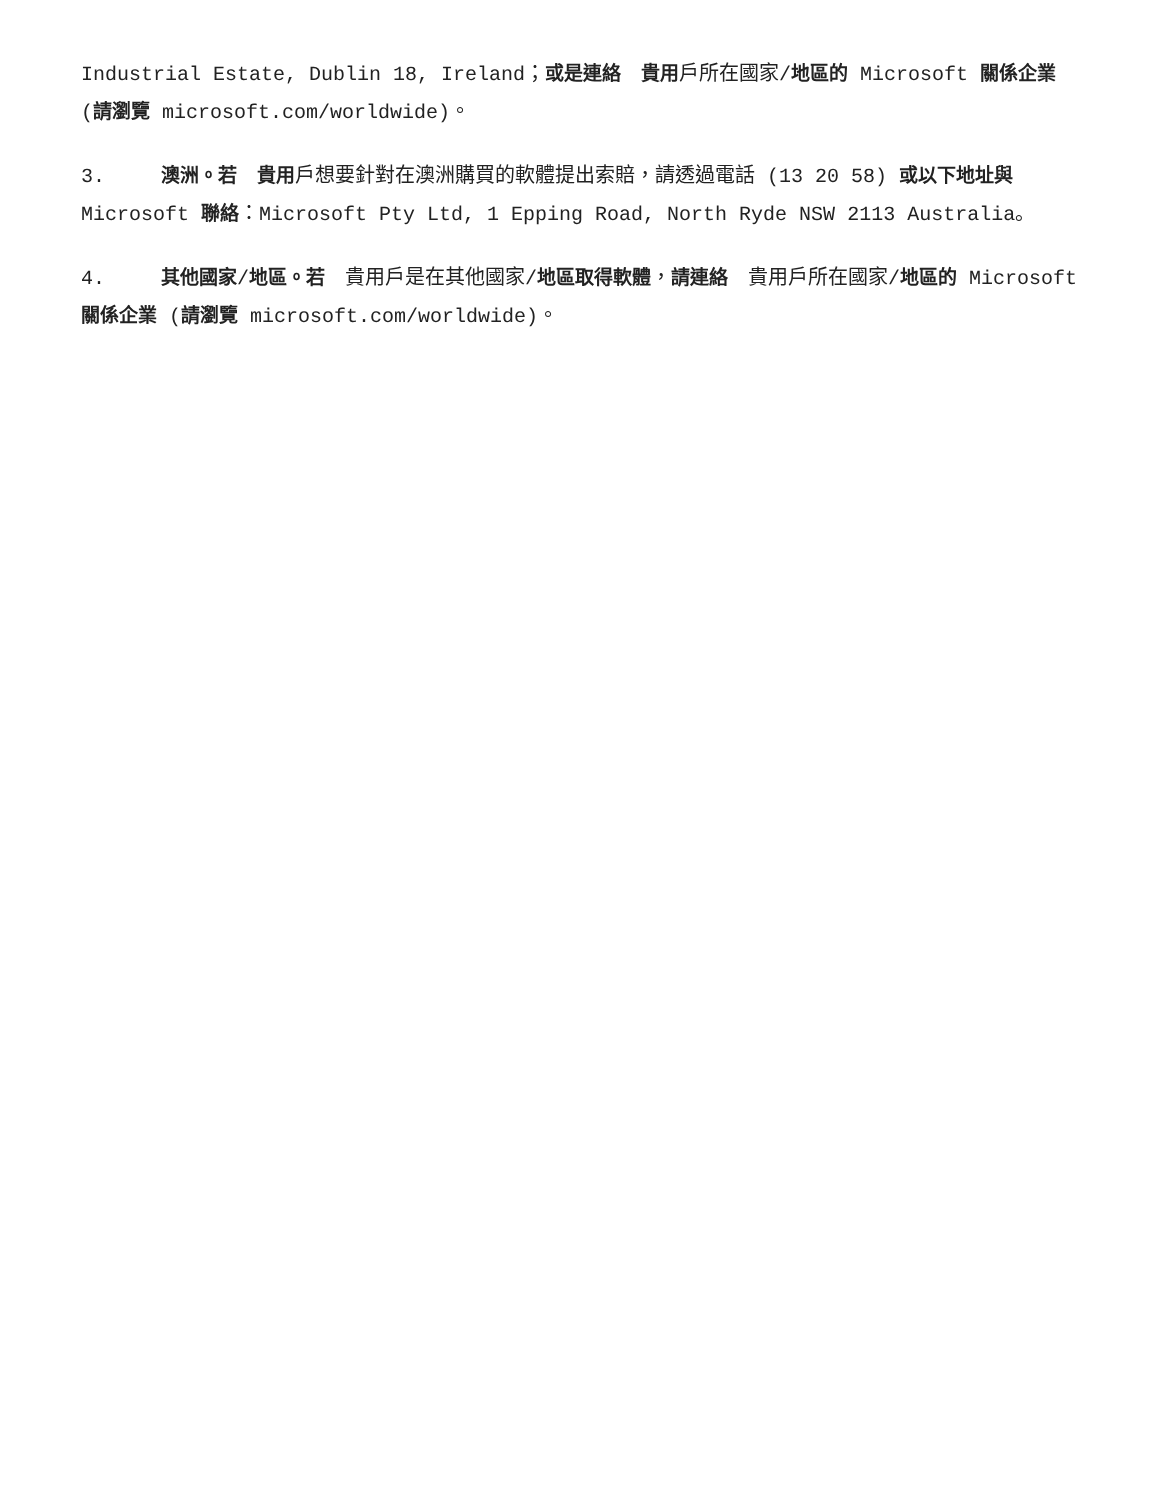Industrial Estate, Dublin 18, Ireland；或是連絡　貴用戶所在國家/地區的 Microsoft 關係企業 (請瀏覽 microsoft.com/worldwide)。
3. 澳洲。若　貴用戶想要針對在澳洲購買的軟體提出索賠，請透過電話 (13 20 58) 或以下地址與 Microsoft 聯絡：Microsoft Pty Ltd, 1 Epping Road, North Ryde NSW 2113 Australia。
4. 其他國家/地區。若　貴用戶是在其他國家/地區取得軟體，請連絡　貴用戶所在國家/地區的 Microsoft 關係企業 (請瀏覽 microsoft.com/worldwide)。